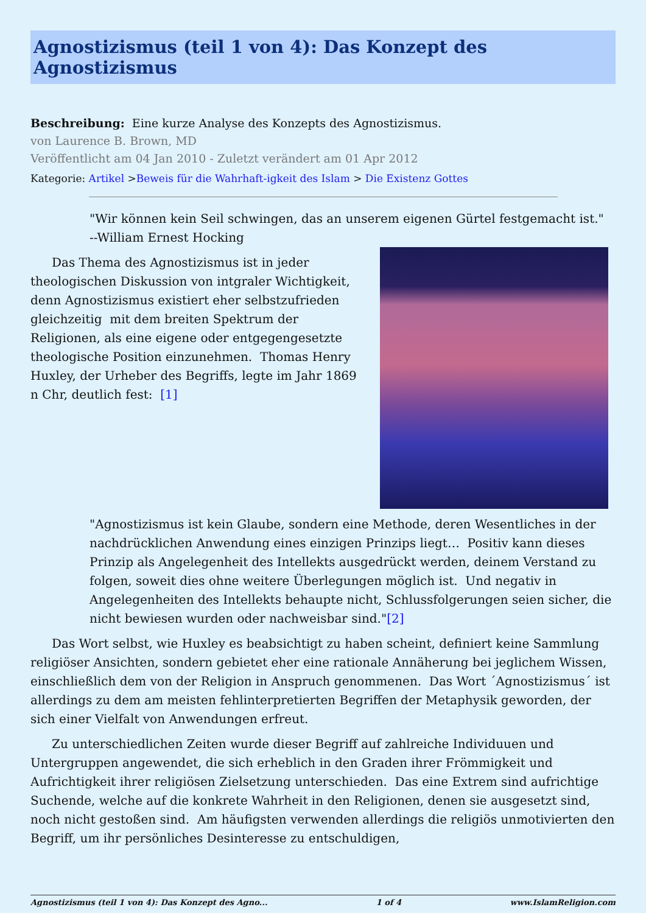Agnostizismus (teil 1 von 4): Das Konzept des Agnostizismus
Beschreibung: Eine kurze Analyse des Konzepts des Agnostizismus.
von Laurence B. Brown, MD
Veröffentlicht am 04 Jan 2010 - Zuletzt verändert am 01 Apr 2012
Kategorie: Artikel >Beweis für die Wahrhaft-igkeit des Islam > Die Existenz Gottes
"Wir können kein Seil schwingen, das an unserem eigenen Gürtel festgemacht ist."
--William Ernest Hocking
Das Thema des Agnostizismus ist in jeder theologischen Diskussion von intgraler Wichtigkeit, denn Agnostizismus existiert eher selbstzufrieden gleichzeitig mit dem breiten Spektrum der Religionen, als eine eigene oder entgegengesetzte theologische Position einzunehmen. Thomas Henry Huxley, der Urheber des Begriffs, legte im Jahr 1869 n Chr, deutlich fest: [1]
"Agnostizismus ist kein Glaube, sondern eine Methode, deren Wesentliches in der nachdrücklichen Anwendung eines einzigen Prinzips liegt… Positiv kann dieses Prinzip als Angelegenheit des Intellekts ausgedrückt werden, deinem Verstand zu folgen, soweit dies ohne weitere Überlegungen möglich ist. Und negativ in Angelegenheiten des Intellekts behaupte nicht, Schlussfolgerungen seien sicher, die nicht bewiesen wurden oder nachweisbar sind."[2]
Das Wort selbst, wie Huxley es beabsichtigt zu haben scheint, definiert keine Sammlung religiöser Ansichten, sondern gebietet eher eine rationale Annäherung bei jeglichem Wissen, einschließlich dem von der Religion in Anspruch genommenen. Das Wort ´Agnostizismus´ ist allerdings zu dem am meisten fehlinterpretierten Begriffen der Metaphysik geworden, der sich einer Vielfalt von Anwendungen erfreut.
Zu unterschiedlichen Zeiten wurde dieser Begriff auf zahlreiche Individuuen und Untergruppen angewendet, die sich erheblich in den Graden ihrer Frömmigkeit und Aufrichtigkeit ihrer religiösen Zielsetzung unterschieden. Das eine Extrem sind aufrichtige Suchende, welche auf die konkrete Wahrheit in den Religionen, denen sie ausgesetzt sind, noch nicht gestoßen sind. Am häufigsten verwenden allerdings die religiös unmotivierten den Begriff, um ihr persönliches Desinteresse zu entschuldigen,
Agnostizismus (teil 1 von 4): Das Konzept des Agno... 1 of 4 www.IslamReligion.com